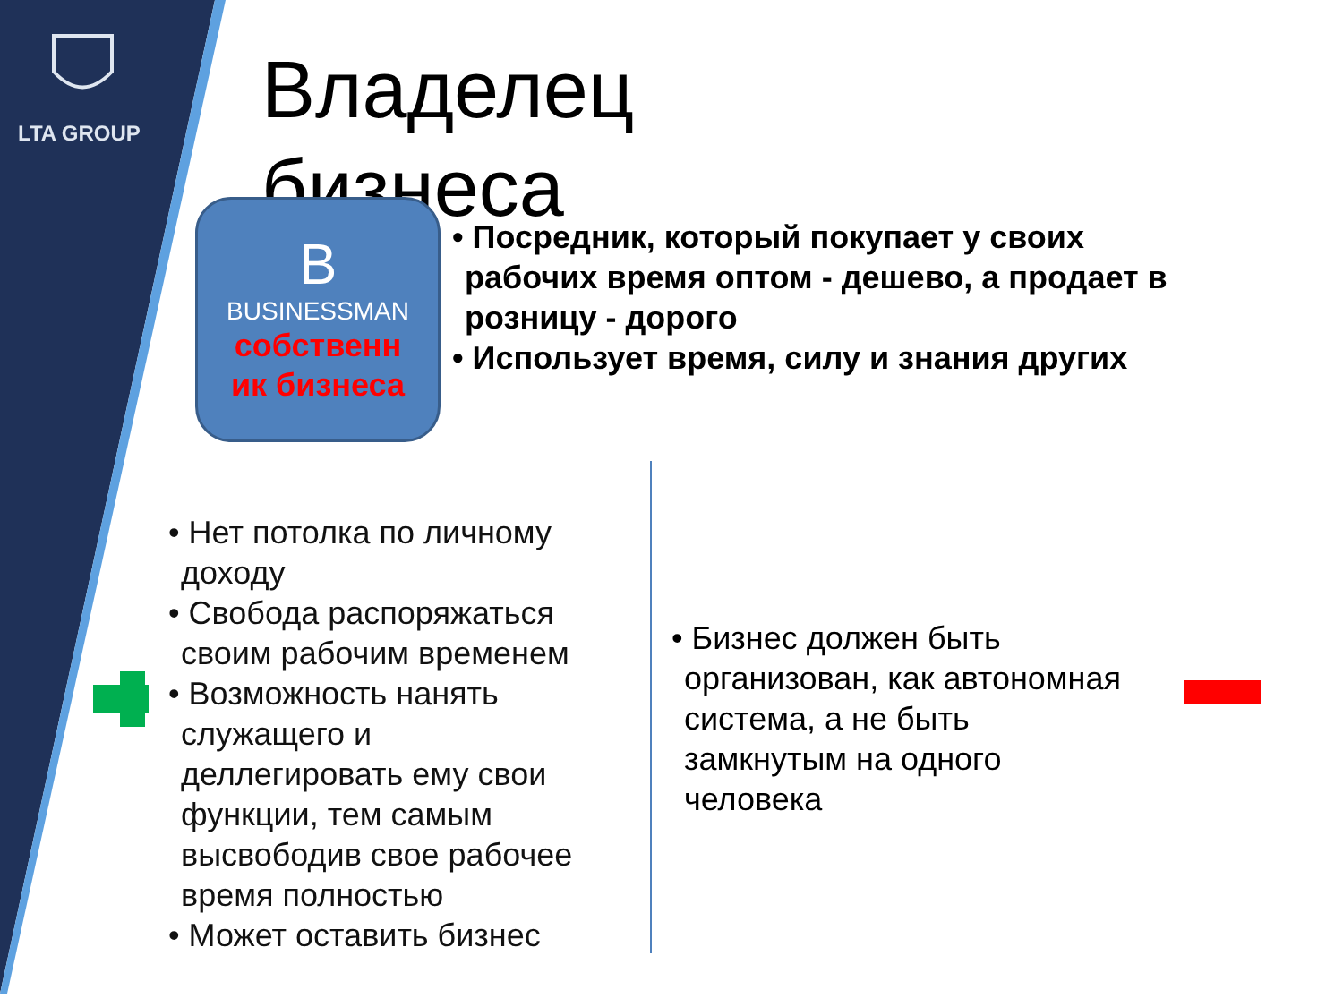LTA GROUP
Владелец
бизнеса
B
BUSINESSMAN
собственн
ик бизнеса
• Посредник, который покупает у своих рабочих время оптом - дешево, а продает в розницу - дорого
• Использует время, силу и знания других
• Нет потолка по личному доходу
• Свобода распоряжаться своим рабочим временем
• Возможность нанять служащего и деллегировать ему свои функции, тем самым высвободив свое рабочее время полностью
• Может оставить бизнес
• Бизнес должен быть организован, как автономная система, а не быть замкнутым на одного человека